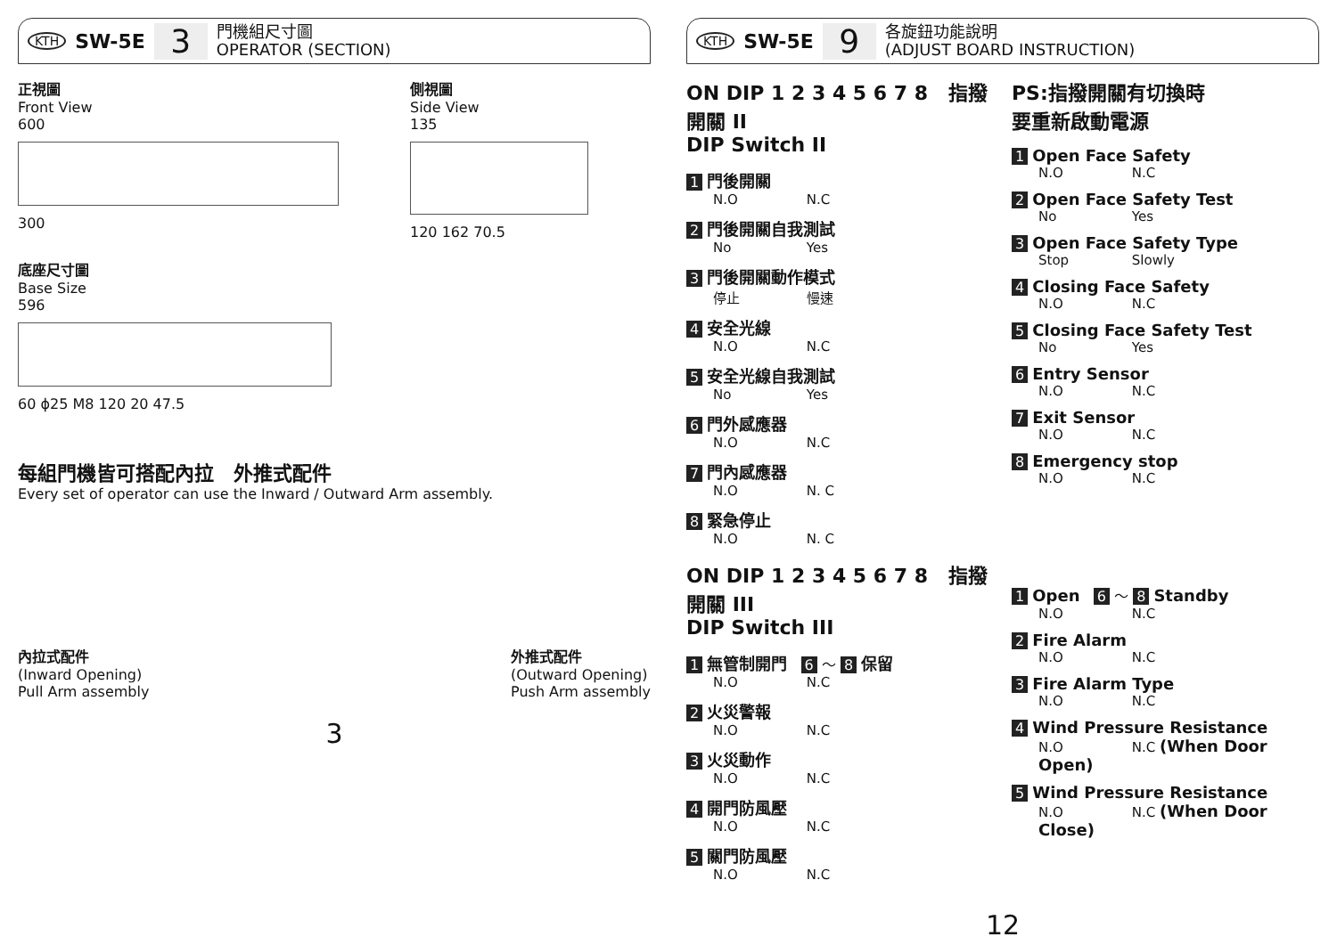KTH SW-5E 3 門機組尺寸圖
OPERATOR (SECTION)
正視圖
Front View
600
300
側視圖
Side View
135
120 162 70.5
底座尺寸圖
Base Size
596
60 ϕ25 M8 120 20 47.5
每組門機皆可搭配內拉　外推式配件
Every set of operator can use the Inward / Outward Arm assembly.
內拉式配件
(Inward Opening)
Pull Arm assembly
外推式配件
(Outward Opening)
Push Arm assembly
3
KTH SW-5E 9 各旋鈕功能說明
(ADJUST BOARD INSTRUCTION)
ON DIP 1 2 3 4 5 6 7 8 指撥開關 II
DIP Switch II
1 門後開關
N.O N.C
2 門後開關自我測試
No Yes
3 門後開關動作模式
停止 慢速
4 安全光線
N.O N.C
5 安全光線自我測試
No Yes
6 門外感應器
N.O N.C
7 門內感應器
N.O N. C
8 緊急停止
N.O N. C
ON DIP 1 2 3 4 5 6 7 8 指撥開關 III
DIP Switch III
1 無管制開門 6 ～ 8 保留
N.O N.C
2 火災警報
N.O N.C
3 火災動作
N.O N.C
4 開門防風壓
N.O N.C
5 關門防風壓
N.O N.C
PS:指撥開關有切換時
要重新啟動電源
1 Open Face Safety
N.O N.C
2 Open Face Safety Test
No Yes
3 Open Face Safety Type
Stop Slowly
4 Closing Face Safety
N.O N.C
5 Closing Face Safety Test
No Yes
6 Entry Sensor
N.O N.C
7 Exit Sensor
N.O N.C
8 Emergency stop
N.O N.C
1 Open 6 ～ 8 Standby
N.O N.C
2 Fire Alarm
N.O N.C
3 Fire Alarm Type
N.O N.C
4 Wind Pressure Resistance
N.O N.C (When Door Open)
5 Wind Pressure Resistance
N.O N.C (When Door Close)
12